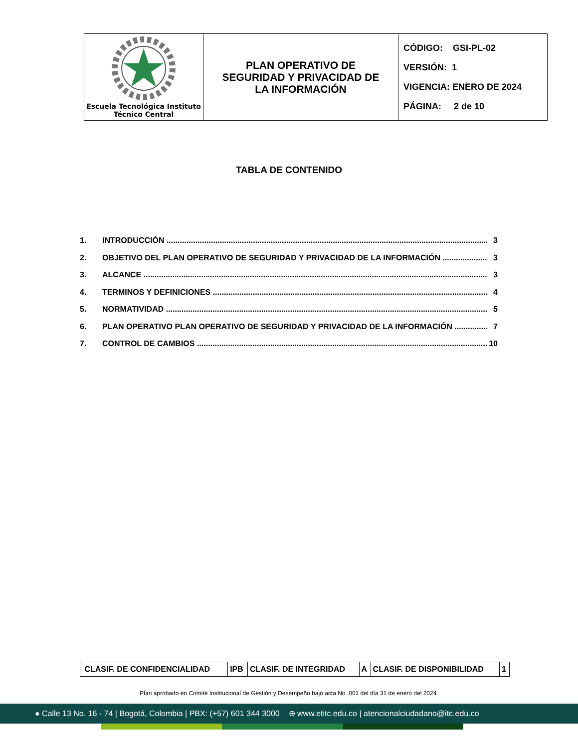| Escuela Tecnológica Instituto Técnico Central | PLAN OPERATIVO DE SEGURIDAD Y PRIVACIDAD DE LA INFORMACIÓN | CÓDIGO: GSI-PL-02 VERSIÓN: 1 VIGENCIA: ENERO DE 2024 PÁGINA: 2 de 10 |
TABLA DE CONTENIDO
1. INTRODUCCIÓN 3
2. OBJETIVO DEL PLAN OPERATIVO DE SEGURIDAD Y PRIVACIDAD DE LA INFORMACIÓN 3
3. ALCANCE 3
4. TERMINOS Y DEFINICIONES 4
5. NORMATIVIDAD 5
6. PLAN OPERATIVO PLAN OPERATIVO DE SEGURIDAD Y PRIVACIDAD DE LA INFORMACIÓN 7
7. CONTROL DE CAMBIOS 10
| CLASIF. DE CONFIDENCIALIDAD | IPB | CLASIF. DE INTEGRIDAD | A | CLASIF. DE DISPONIBILIDAD | 1 |
Plan aprobado en Comité Institucional de Gestión y Desempeño bajo acta No. 001 del día 31 de enero del 2024.
● Calle 13 No. 16 - 74 | Bogotá, Colombia | PBX: (+57) 601 344 3000 ⊕ www.etitc.edu.co | atencionalciudadano@itc.edu.co